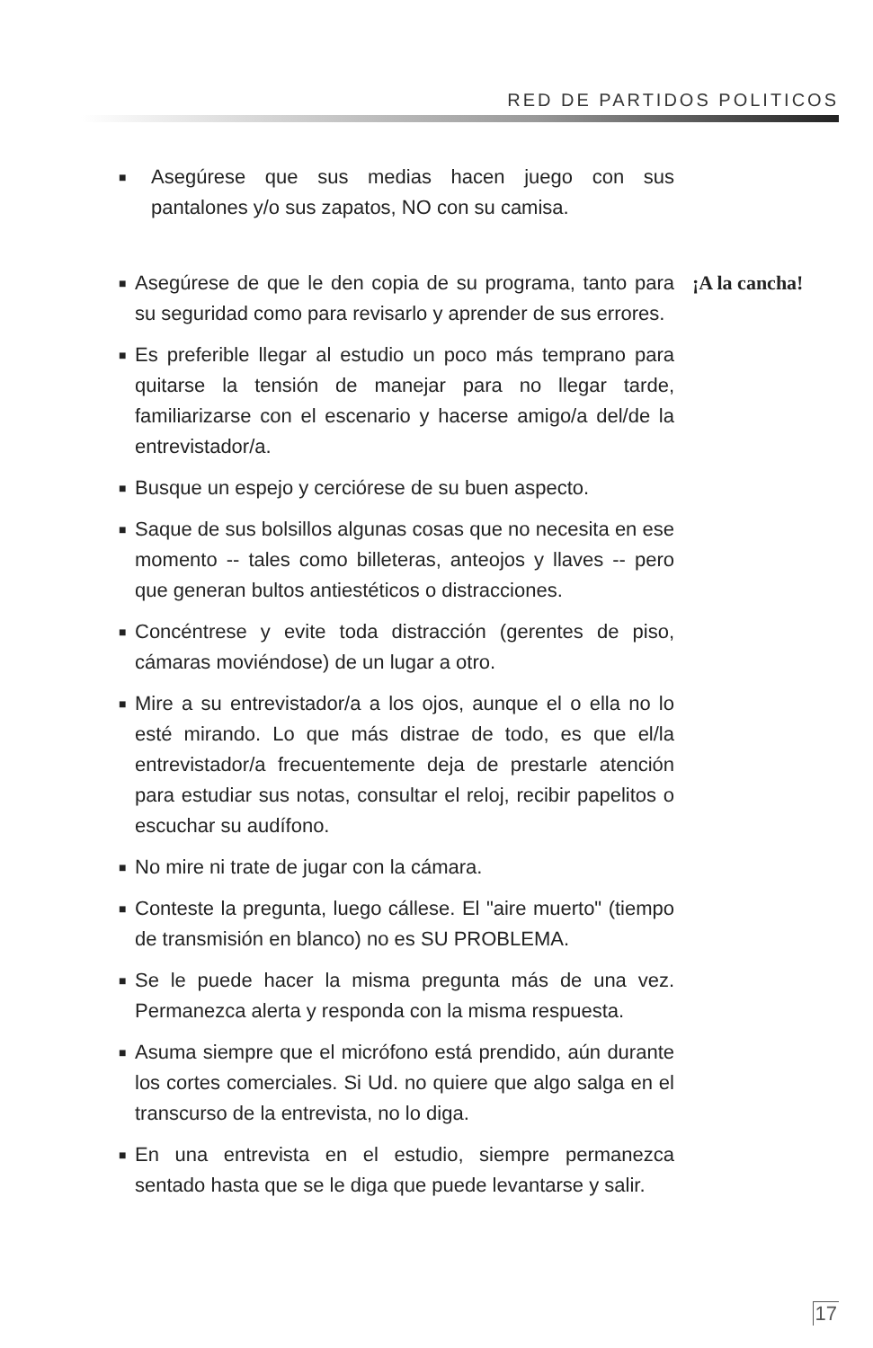RED DE PARTIDOS POLITICOS
■ Asegúrese que sus medias hacen juego con sus pantalones y/o sus zapatos, NO con su camisa.
■ Asegúrese de que le den copia de su programa, tanto para su seguridad como para revisarlo y aprender de sus errores.
■ Es preferible llegar al estudio un poco más temprano para quitarse la tensión de manejar para no llegar tarde, familiarizarse con el escenario y hacerse amigo/a del/de la entrevistador/a.
■ Busque un espejo y cerciórese de su buen aspecto.
■ Saque de sus bolsillos algunas cosas que no necesita en ese momento -- tales como billeteras, anteojos y llaves -- pero que generan bultos antiestéticos o distracciones.
■ Concéntrese y evite toda distracción (gerentes de piso, cámaras moviéndose) de un lugar a otro.
■ Mire a su entrevistador/a a los ojos, aunque el o ella no lo esté mirando. Lo que más distrae de todo, es que el/la entrevistador/a frecuentemente deja de prestarle atención para estudiar sus notas, consultar el reloj, recibir papelitos o escuchar su audífono.
■ No mire ni trate de jugar con la cámara.
■ Conteste la pregunta, luego cállese. El "aire muerto" (tiempo de transmisión en blanco) no es SU PROBLEMA.
■ Se le puede hacer la misma pregunta más de una vez. Permanezca alerta y responda con la misma respuesta.
■ Asuma siempre que el micrófono está prendido, aún durante los cortes comerciales. Si Ud. no quiere que algo salga en el transcurso de la entrevista, no lo diga.
■ En una entrevista en el estudio, siempre permanezca sentado hasta que se le diga que puede levantarse y salir.
¡A la cancha!
17